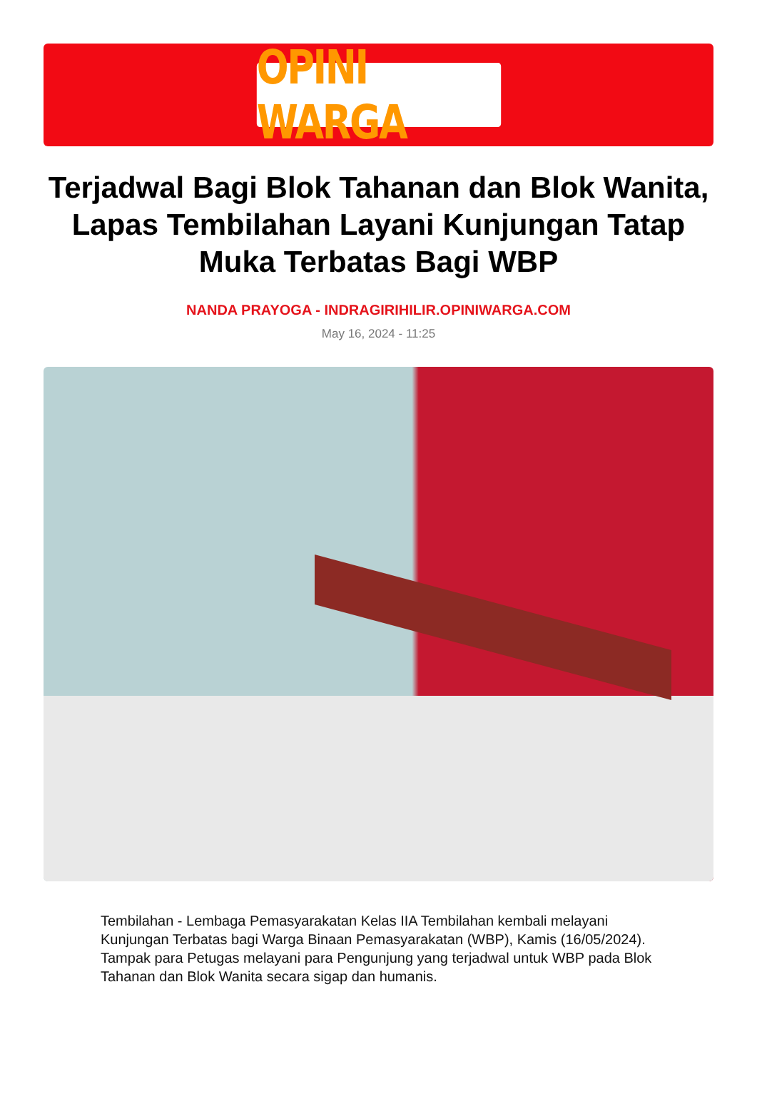OPINI WARGA
Terjadwal Bagi Blok Tahanan dan Blok Wanita, Lapas Tembilahan Layani Kunjungan Tatap Muka Terbatas Bagi WBP
NANDA PRAYOGA - INDRAGIRIHILIR.OPINIWARGA.COM
May 16, 2024 - 11:25
Tembilahan - Lembaga Pemasyarakatan Kelas IIA Tembilahan kembali melayani Kunjungan Terbatas bagi Warga Binaan Pemasyarakatan (WBP), Kamis (16/05/2024). Tampak para Petugas melayani para Pengunjung yang terjadwal untuk WBP pada Blok Tahanan dan Blok Wanita secara sigap dan humanis.